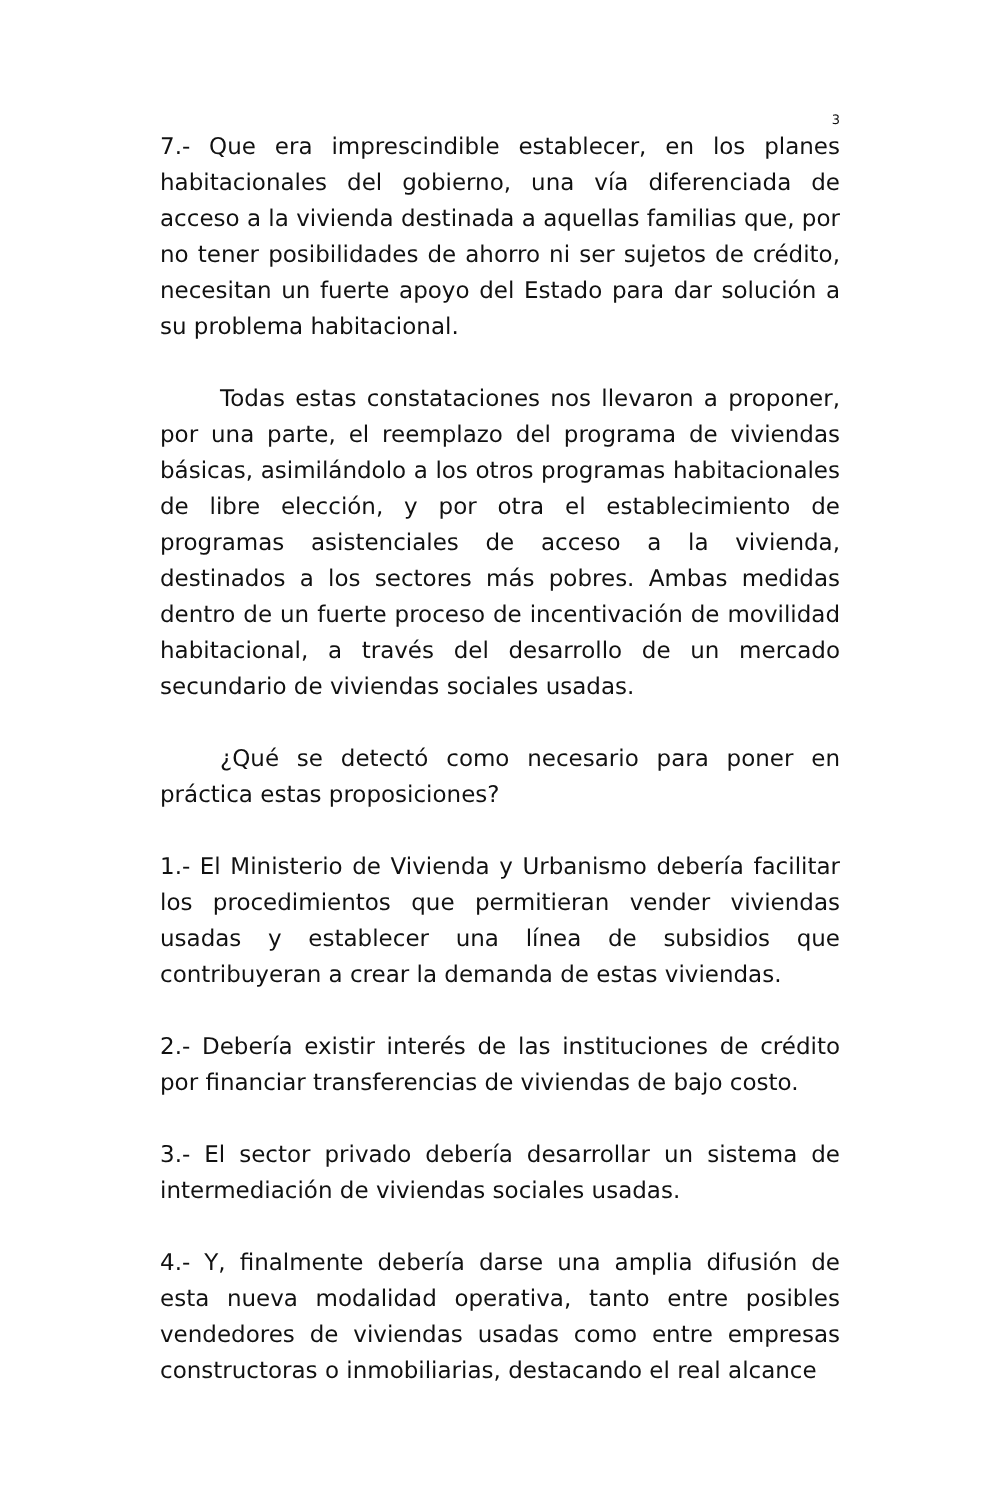3
7.- Que era imprescindible establecer, en los planes habitacionales del gobierno, una vía diferenciada de acceso a la vivienda destinada a aquellas familias que, por no tener posibilidades de ahorro ni ser sujetos de crédito, necesitan un fuerte apoyo del Estado para dar solución a su problema habitacional.
Todas estas constataciones nos llevaron a proponer, por una parte, el reemplazo del programa de viviendas básicas, asimilándolo a los otros programas habitacionales de libre elección, y por otra el establecimiento de programas asistenciales de acceso a la vivienda, destinados a los sectores más pobres. Ambas medidas dentro de un fuerte proceso de incentivación de movilidad habitacional, a través del desarrollo de un mercado secundario de viviendas sociales usadas.
¿Qué se detectó como necesario para poner en práctica estas proposiciones?
1.- El Ministerio de Vivienda y Urbanismo debería facilitar los procedimientos que permitieran vender viviendas usadas y establecer una línea de subsidios que contribuyeran a crear la demanda de estas viviendas.
2.- Debería existir interés de las instituciones de crédito por financiar transferencias de viviendas de bajo costo.
3.- El sector privado debería desarrollar un sistema de intermediación de viviendas sociales usadas.
4.- Y, finalmente debería darse una amplia difusión de esta nueva modalidad operativa, tanto entre posibles vendedores de viviendas usadas como entre empresas constructoras o inmobiliarias, destacando el real alcance